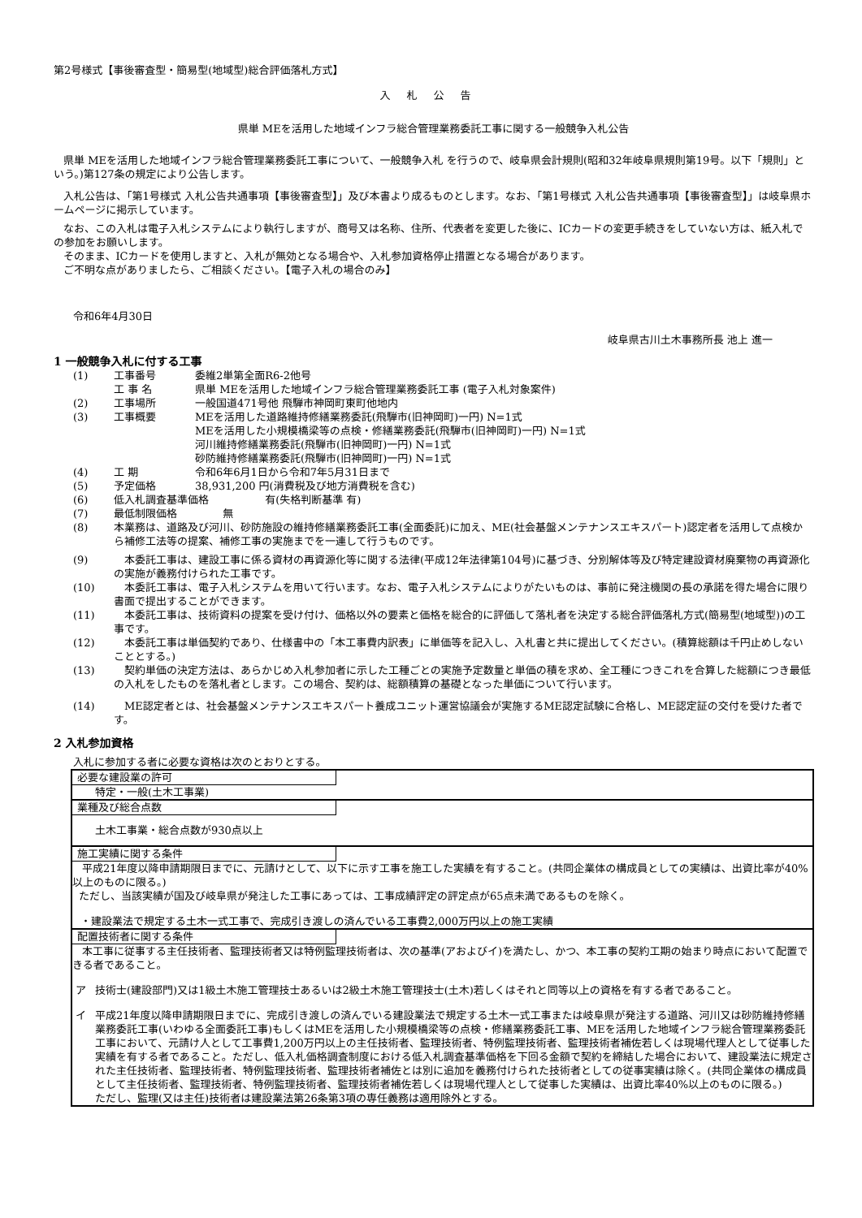第2号様式【事後審査型・簡易型(地域型)総合評価落札方式】
入札公告
県単 MEを活用した地域インフラ総合管理業務委託工事に関する一般競争入札公告
県単 MEを活用した地域インフラ総合管理業務委託工事について、一般競争入札 を行うので、岐阜県会計規則(昭和32年岐阜県規則第19号。以下「規則」という。)第127条の規定により公告します。
入札公告は、「第1号様式 入札公告共通事項【事後審査型】」及び本書より成るものとします。なお、「第1号様式 入札公告共通事項【事後審査型】」は岐阜県ホームページに掲示しています。
なお、この入札は電子入札システムにより執行しますが、商号又は名称、住所、代表者を変更した後に、ICカードの変更手続きをしていない方は、紙入札での参加をお願いします。
そのまま、ICカードを使用しますと、入札が無効となる場合や、入札参加資格停止措置となる場合があります。
ご不明な点がありましたら、ご相談ください。【電子入札の場合のみ】
令和6年4月30日
岐阜県古川土木事務所長 池上 進一
1 一般競争入札に付する工事
(1) 工事番号 委維2単第全面R6-2他号
工 事 名 県単 MEを活用した地域インフラ総合管理業務委託工事 (電子入札対象案件)
(2) 工事場所 一般国道471号他 飛騨市神岡町東町他地内
(3) 工事概要 MEを活用した道路維持修繕業務委託(飛騨市(旧神岡町)一円) N=1式
MEを活用した小規模橋梁等の点検・修繕業務委託(飛騨市(旧神岡町)一円) N=1式
河川維持修繕業務委託(飛騨市(旧神岡町)一円) N=1式
砂防維持修繕業務委託(飛騨市(旧神岡町)一円) N=1式
(4) 工 期 令和6年6月1日から令和7年5月31日まで
(5) 予定価格 38,931,200 円(消費税及び地方消費税を含む)
(6) 低入札調査基準価格 　　　　　有(失格判断基準 有)
(7) 最低制限価格 　　　　無
(8) 本業務は、道路及び河川、砂防施設の維持修繕業務委託工事(全面委託)に加え、ME(社会基盤メンテナンスエキスパート)認定者を活用して点検から補修工法等の提案、補修工事の実施までを一連して行うものです。
(9)　本委託工事は、建設工事に係る資材の再資源化等に関する法律(平成12年法律第104号)に基づき、分別解体等及び特定建設資材廃棄物の再資源化の実施が義務付けられた工事です。
(10)　本委託工事は、電子入札システムを用いて行います。なお、電子入札システムによりがたいものは、事前に発注機関の長の承諾を得た場合に限り書面で提出することができます。
(11)　本委託工事は、技術資料の提案を受け付け、価格以外の要素と価格を総合的に評価して落札者を決定する総合評価落札方式(簡易型(地域型))の工事です。
(12)　本委託工事は単価契約であり、仕様書中の「本工事費内訳表」に単価等を記入し、入札書と共に提出してください。(積算総額は千円止めしないこととする。)
(13)　契約単価の決定方法は、あらかじめ入札参加者に示した工種ごとの実施予定数量と単価の積を求め、全工種につきこれを合算した総額につき最低の入札をしたものを落札者とします。この場合、契約は、総額積算の基礎となった単価について行います。
(14)　ME認定者とは、社会基盤メンテナンスエキスパート養成ユニット運営協議会が実施するME認定試験に合格し、ME認定証の交付を受けた者です。
2 入札参加資格
入札に参加する者に必要な資格は次のとおりとする。
| 必要な建設業の許可 |
| 特定・一般(土木工事業) |
| 業種及び総合点数 |
| 土木工事業・総合点数が930点以上 |
| 施工実績に関する条件 |
| 平成21年度以降申請期限日までに、元請けとして、以下に示す工事を施工した実績を有すること。(共同企業体の構成員としての実績は、出資比率が40%以上のものに限る。) ただし、当該実績が国及び岐阜県が発注した工事にあっては、工事成績評定の評定点が65点未満であるものを除く。 ・建設業法で規定する土木一式工事で、完成引き渡しの済んでいる工事費2,000万円以上の施工実績 |
| 配置技術者に関する条件 |
| 本工事に従事する主任技術者、監理技術者又は特例監理技術者は、次の基準(アおよびイ)を満たし、かつ、本工事の契約工期の始まり時点において配置できる者であること。 ア 技術士(建設部門)又は1級土木施工管理技士あるいは2級土木施工管理技士(土木)若しくはそれと同等以上の資格を有する者であること。 イ 平成21年度以降申請期限日までに、完成引き渡しの済んでいる建設業法で規定する土木一式工事または岐阜県が発注する道路、河川又は砂防維持修繕業務委託工事(いわゆる全面委託工事)もしくはMEを活用した小規模橋梁等の点検・修繕業務委託工事、MEを活用した地域インフラ総合管理業務委託工事において、元請け人として工事費1,200万円以上の主任技術者、監理技術者、特例監理技術者、監理技術者補佐若しくは現場代理人として従事した実績を有する者であること。ただし、低入札価格調査制度における低入札調査基準価格を下回る金額で契約を締結した場合において、建設業法に規定された主任技術者、監理技術者、特例監理技術者、監理技術者補佐とは別に追加を義務付けられた技術者としての従事実績は除く。(共同企業体の構成員として主任技術者、監理技術者、特例監理技術者、監理技術者補佐若しくは現場代理人として従事した実績は、出資比率40%以上のものに限る。) ただし、監理(又は主任)技術者は建設業法第26条第3項の専任義務は適用除外とする。 |